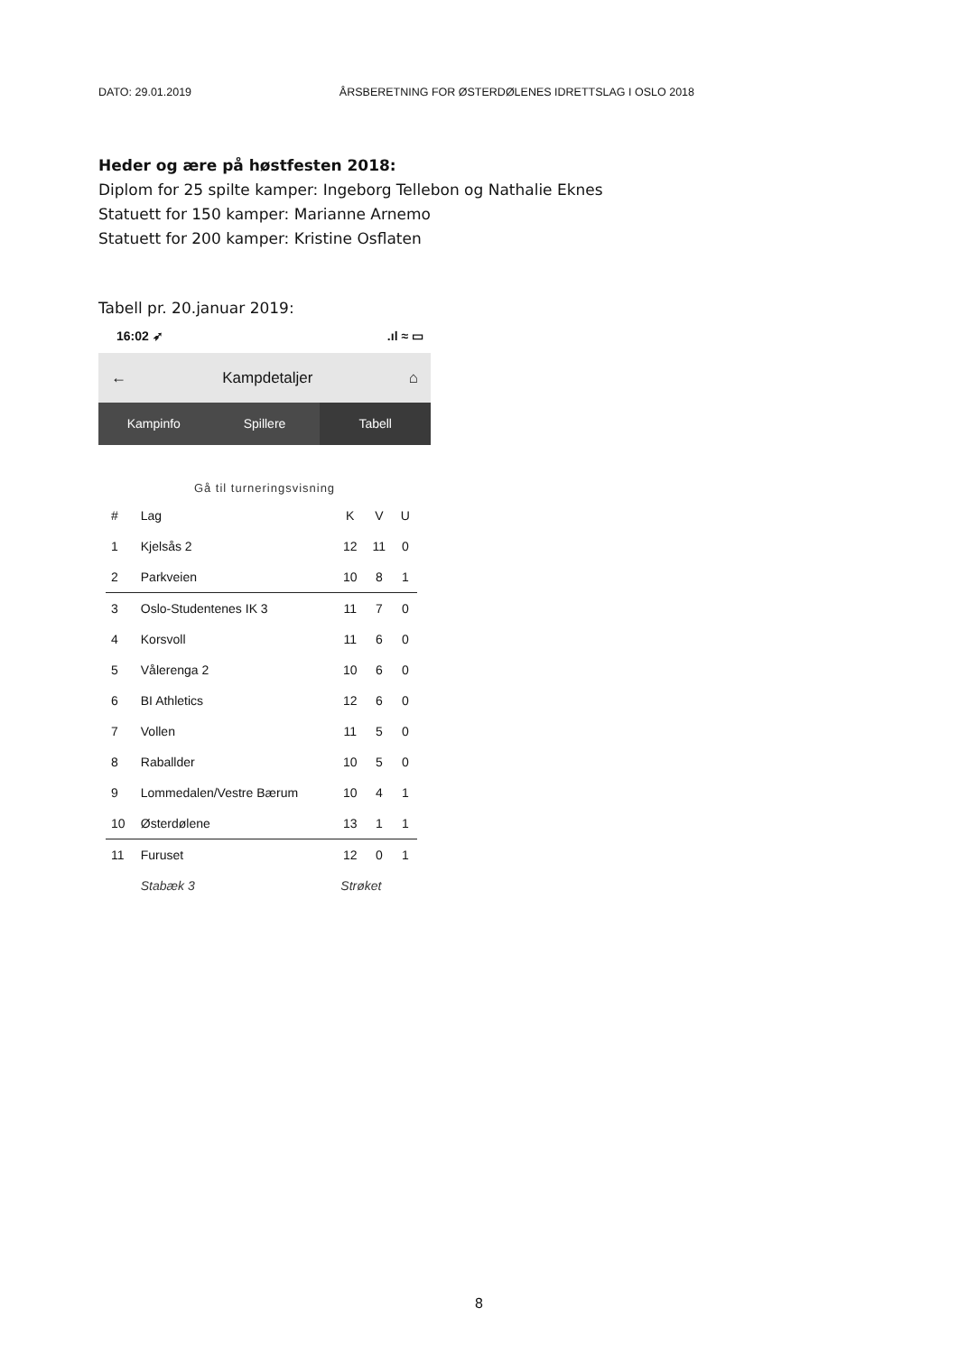DATO: 29.01.2019 ÅRSBERETNING FOR ØSTERDØLENES IDRETTSLAG I OSLO 2018
Heder og ære på høstfesten 2018:
Diplom for 25 spilte kamper: Ingeborg Tellebon og Nathalie Eknes
Statuett for 150 kamper: Marianne Arnemo
Statuett for 200 kamper: Kristine Osflaten
Tabell pr. 20.januar 2019:
16:02 ➶.ıl ≈ ▭
← Kampdetaljer ⌂
Kampinfo Spillere Tabell
Gå til turneringsvisning
| # | Lag | K | V | U |
| --- | --- | --- | --- | --- |
| 1 | Kjelsås 2 | 12 | 11 | 0 |
| 2 | Parkveien | 10 | 8 | 1 |
| 3 | Oslo-Studentenes IK 3 | 11 | 7 | 0 |
| 4 | Korsvoll | 11 | 6 | 0 |
| 5 | Vålerenga 2 | 10 | 6 | 0 |
| 6 | BI Athletics | 12 | 6 | 0 |
| 7 | Vollen | 11 | 5 | 0 |
| 8 | Raballder | 10 | 5 | 0 |
| 9 | Lommedalen/Vestre Bærum | 10 | 4 | 1 |
| 10 | Østerdølene | 13 | 1 | 1 |
| 11 | Furuset | 12 | 0 | 1 |
| | Stabæk 3 | Strøket | | |
8